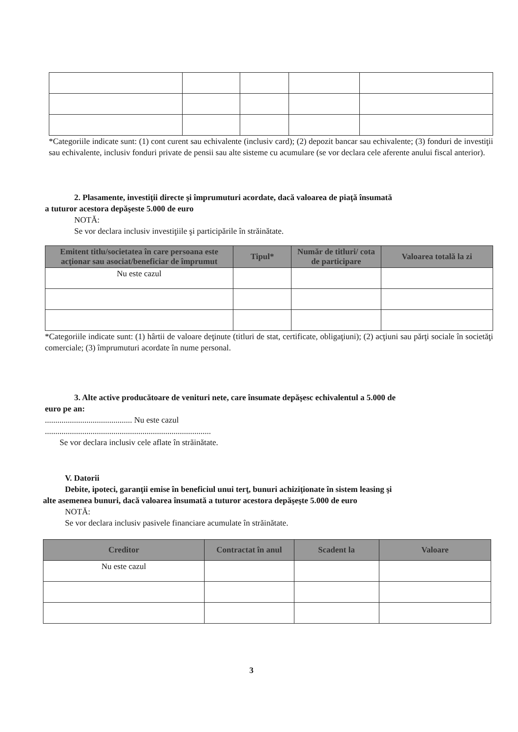*Categoriile indicate sunt: (1) cont curent sau echivalente (inclusiv card); (2) depozit bancar sau echivalente; (3) fonduri de investiţii sau echivalente, inclusiv fonduri private de pensii sau alte sisteme cu acumulare (se vor declara cele aferente anului fiscal anterior).
2. Plasamente, investiţii directe şi împrumuturi acordate, dacă valoarea de piaţă însumată
a tuturor acestora depăşeste 5.000 de euro
NOTĂ:
Se vor declara inclusiv investiţiile şi participările în străinătate.
| Emitent titlu/societatea în care persoana este acţionar sau asociat/beneficiar de împrumut | Tipul* | Număr de titluri/ cota de participare | Valoarea totală la zi |
| --- | --- | --- | --- |
| Nu este cazul | | | |
*Categoriile indicate sunt: (1) hârtii de valoare deţinute (titluri de stat, certificate, obligaţiuni); (2) acţiuni sau părţi sociale în societăţi comerciale; (3) împrumuturi acordate în nume personal.
3. Alte active producătoare de venituri nete, care însumate depăşesc echivalentul a 5.000 de
euro pe an:
.......................................... Nu este cazul
................................................................................
Se vor declara inclusiv cele aflate în străinătate.
V. Datorii
Debite, ipoteci, garanţii emise în beneficiul unui terţ, bunuri achiziţionate în sistem leasing şi
alte asemenea bunuri, dacă valoarea însumată a tuturor acestora depăşeşte 5.000 de euro
NOTĂ:
Se vor declara inclusiv pasivele financiare acumulate în străinătate.
| Creditor | Contractat în anul | Scadent la | Valoare |
| --- | --- | --- | --- |
| Nu este cazul | | | |
3